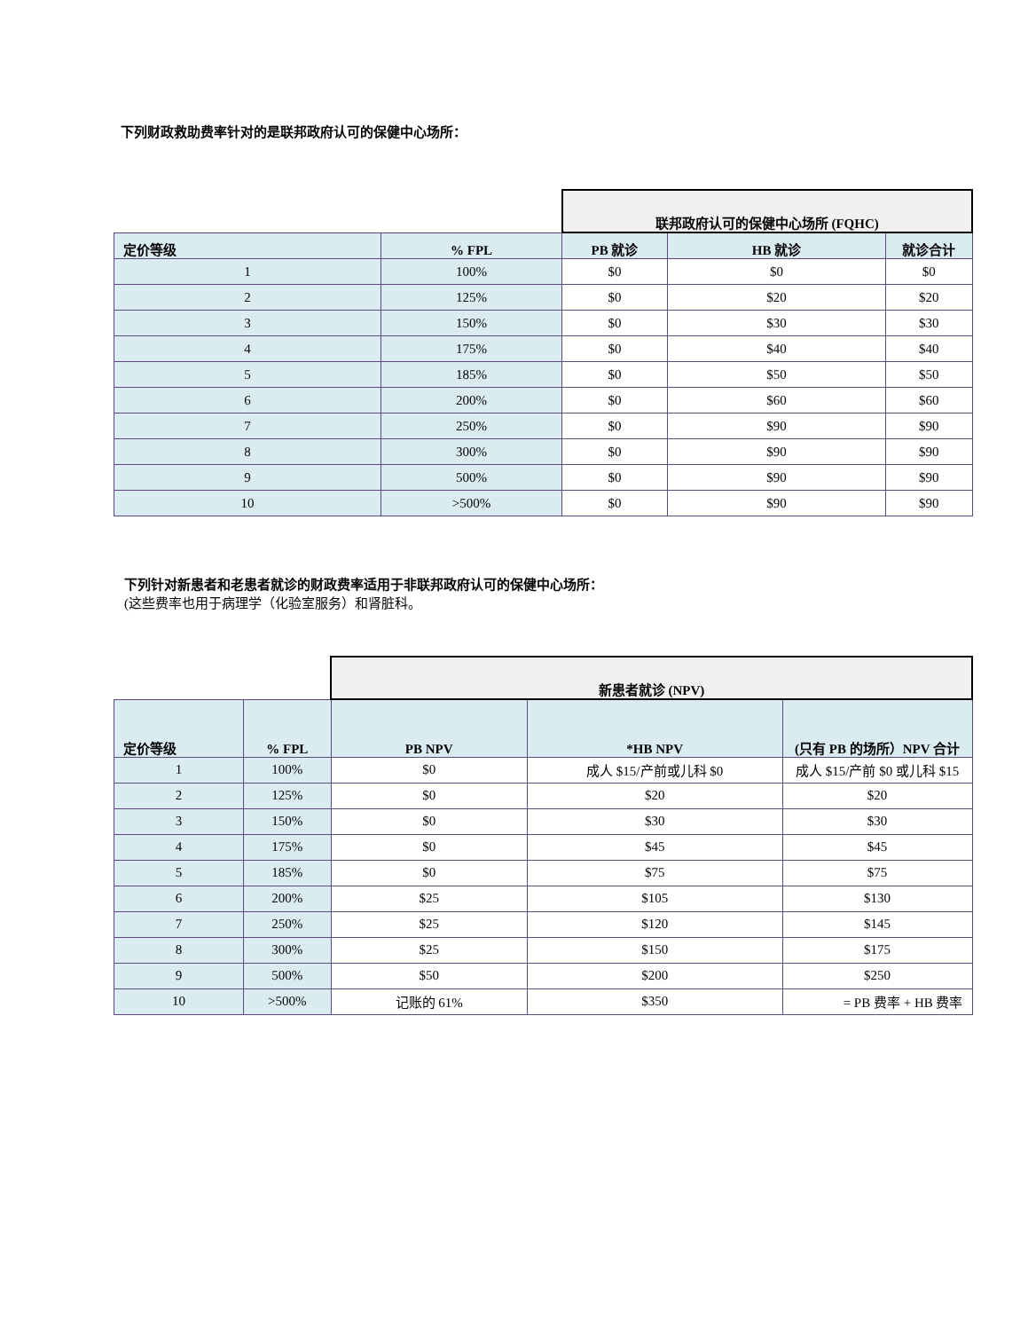下列财政救助费率针对的是联邦政府认可的保健中心场所：
| | | 联邦政府认可的保健中心场所 (FQHC) | | |
| 定价等级 | % FPL | PB 就诊 | HB 就诊 | 就诊合计 |
| 1 | 100% | $0 | $0 | $0 |
| 2 | 125% | $0 | $20 | $20 |
| 3 | 150% | $0 | $30 | $30 |
| 4 | 175% | $0 | $40 | $40 |
| 5 | 185% | $0 | $50 | $50 |
| 6 | 200% | $0 | $60 | $60 |
| 7 | 250% | $0 | $90 | $90 |
| 8 | 300% | $0 | $90 | $90 |
| 9 | 500% | $0 | $90 | $90 |
| 10 | >500% | $0 | $90 | $90 |
下列针对新患者和老患者就诊的财政费率适用于非联邦政府认可的保健中心场所：
(这些费率也用于病理学（化验室服务）和肾脏科。
| | | 新患者就诊 (NPV) | | |
| 定价等级 | % FPL | PB NPV | *HB NPV | (只有 PB 的场所）NPV 合计 |
| 1 | 100% | $0 | 成人 $15/产前或儿科 $0 | 成人 $15/产前 $0 或儿科 $15 |
| 2 | 125% | $0 | $20 | $20 |
| 3 | 150% | $0 | $30 | $30 |
| 4 | 175% | $0 | $45 | $45 |
| 5 | 185% | $0 | $75 | $75 |
| 6 | 200% | $25 | $105 | $130 |
| 7 | 250% | $25 | $120 | $145 |
| 8 | 300% | $25 | $150 | $175 |
| 9 | 500% | $50 | $200 | $250 |
| 10 | >500% | 记账的 61% | $350 | = PB 费率 + HB 费率 |